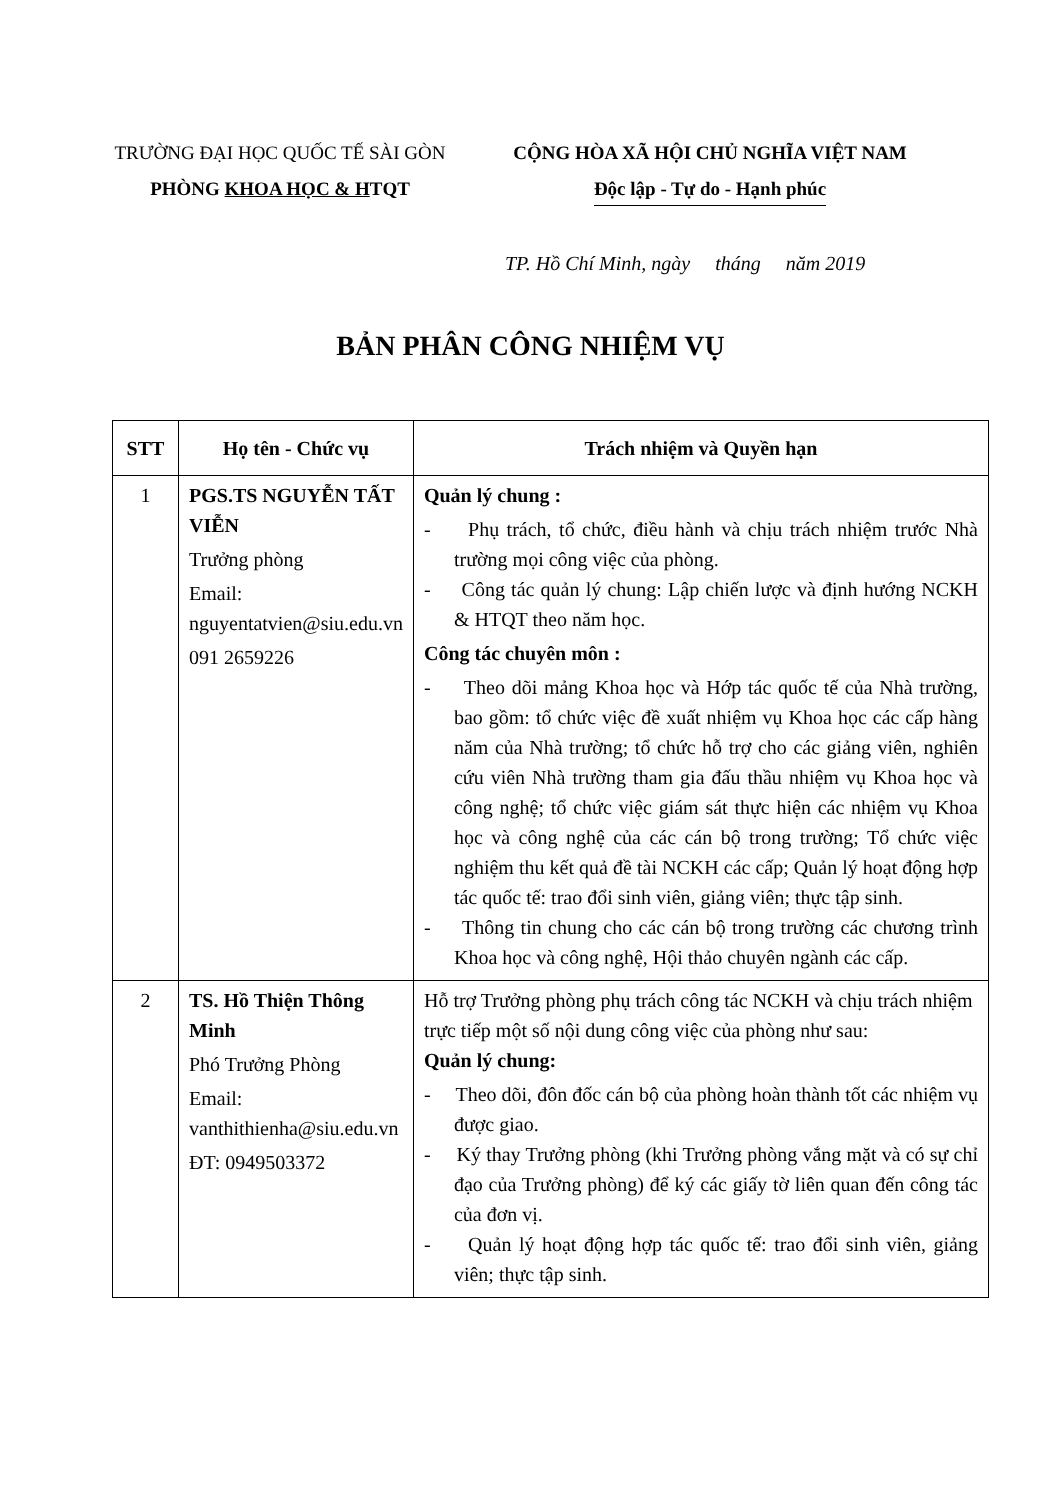TRƯỜNG ĐẠI HỌC QUỐC TẾ SÀI GÒN
PHÒNG KHOA HỌC & HTQT
CỘNG HÒA XÃ HỘI CHỦ NGHĨA VIỆT NAM
Độc lập - Tự do - Hạnh phúc
TP. Hồ Chí Minh, ngày tháng năm 2019
BẢN PHÂN CÔNG NHIỆM VỤ
| STT | Họ tên - Chức vụ | Trách nhiệm và Quyền hạn |
| --- | --- | --- |
| 1 | PGS.TS NGUYỄN TẤT VIỄN Trưởng phòng Email: nguyentatvien@siu.edu.vn 091 2659226 | Quản lý chung : - Phụ trách, tổ chức, điều hành và chịu trách nhiệm trước Nhà trường mọi công việc của phòng. - Công tác quản lý chung: Lập chiến lược và định hướng NCKH & HTQT theo năm học. Công tác chuyên môn : - Theo dõi mảng Khoa học và Hớp tác quốc tế của Nhà trường, bao gồm: tổ chức việc đề xuất nhiệm vụ Khoa học các cấp hàng năm của Nhà trường; tổ chức hỗ trợ cho các giảng viên, nghiên cứu viên Nhà trường tham gia đấu thầu nhiệm vụ Khoa học và công nghệ; tổ chức việc giám sát thực hiện các nhiệm vụ Khoa học và công nghệ của các cán bộ trong trường; Tổ chức việc nghiệm thu kết quả đề tài NCKH các cấp; Quản lý hoạt động hợp tác quốc tế: trao đổi sinh viên, giảng viên; thực tập sinh. - Thông tin chung cho các cán bộ trong trường các chương trình Khoa học và công nghệ, Hội thảo chuyên ngành các cấp. |
| 2 | TS. Hồ Thiện Thông Minh Phó Trưởng Phòng Email: vanthithienha@siu.edu.vn ĐT: 0949503372 | Hỗ trợ Trưởng phòng phụ trách công tác NCKH và chịu trách nhiệm trực tiếp một số nội dung công việc của phòng như sau: Quản lý chung: - Theo dõi, đôn đốc cán bộ của phòng hoàn thành tốt các nhiệm vụ được giao. - Ký thay Trưởng phòng (khi Trưởng phòng vắng mặt và có sự chỉ đạo của Trưởng phòng) để ký các giấy tờ liên quan đến công tác của đơn vị. - Quản lý hoạt động hợp tác quốc tế: trao đổi sinh viên, giảng viên; thực tập sinh. |